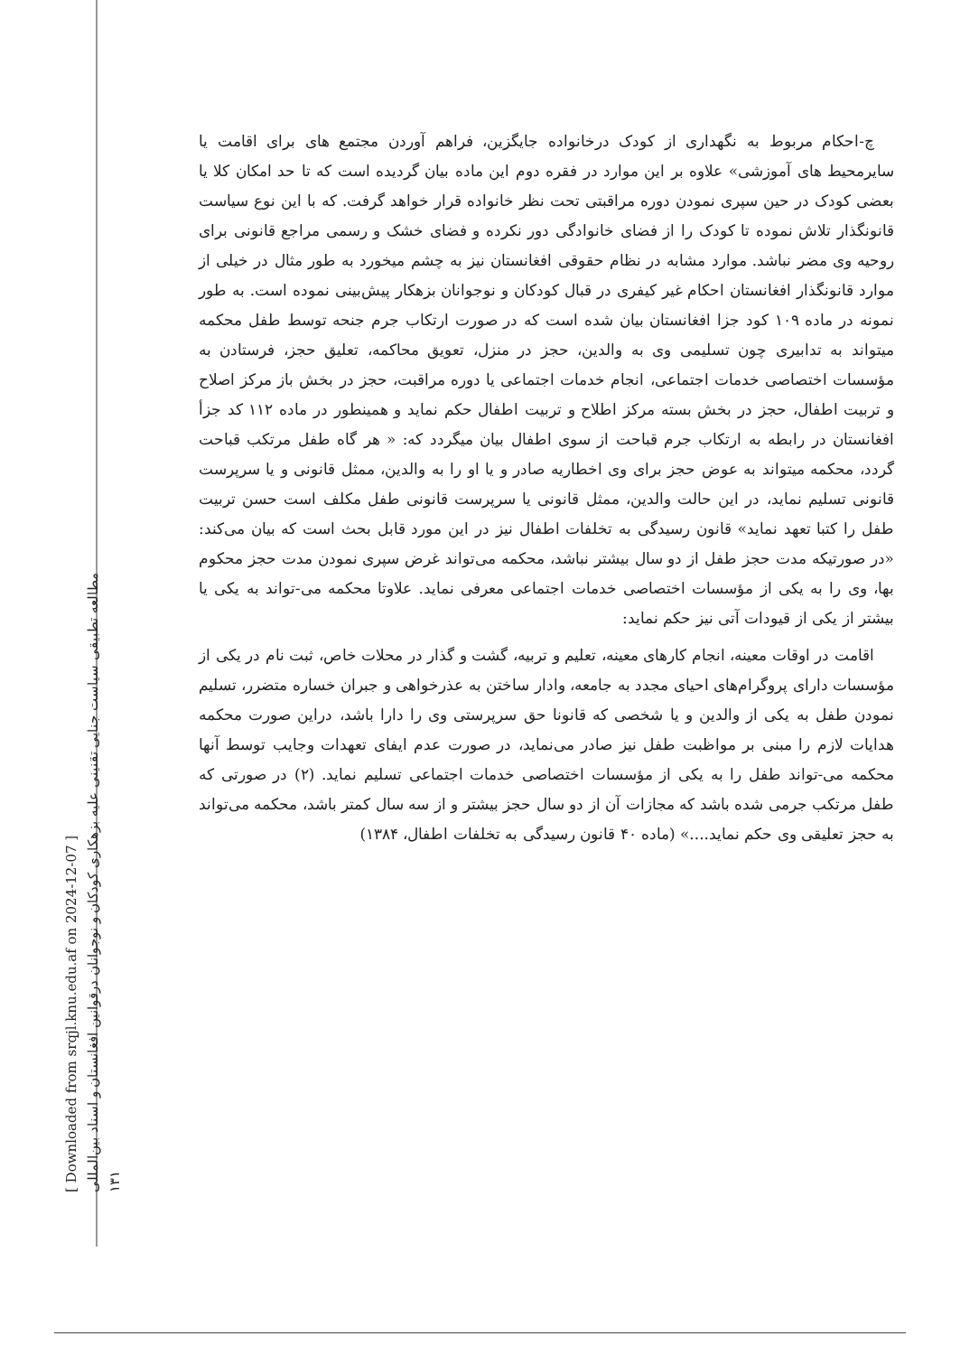[ Downloaded from srqjl.knu.edu.af on 2024-12-07 ]
مطالعه تطبیقی سیاست جنایی تقنینی علیه بزهکاری کودکان و نوجوانان درقوانین افغانستان و اسناد بین‌المللی
۱۳۱
چ-احکام مربوط به نگهداری از کودک درخانواده جایگزین، فراهم آوردن مجتمع های برای اقامت یا سایرمحیط های آموزشی» علاوه بر این موارد در فقره دوم این ماده بیان گردیده است که تا حد امکان کلا یا بعضی کودک در حین سپری نمودن دوره مراقبتی تحت نظر خانواده قرار خواهد گرفت. که با این نوع سیاست قانونگذار تلاش نموده تا کودک را از فضای خانوادگی دور نکرده و فضای خشک و رسمی مراجع قانونی برای روحیه وی مضر نباشد. موارد مشابه در نظام حقوقی افغانستان نیز به چشم میخورد به طور مثال در خیلی از موارد قانونگذار افغانستان احکام غیر کیفری در قبال کودکان و نوجوانان بزهکار پیش‌بینی نموده است. به طور نمونه در ماده ۱۰۹ کود جزا افغانستان بیان شده است که در صورت ارتکاب جرم جنحه توسط طفل محکمه میتواند به تدابیری چون تسلیمی وی به والدین، حجز در منزل، تعویق محاکمه، تعلیق حجز، فرستادن به مؤسسات اختصاصی خدمات اجتماعی، انجام خدمات اجتماعی یا دوره مراقبت، حجز در بخش باز مرکز اصلاح و تربیت اطفال، حجز در بخش بسته مرکز اطلاح و تربیت اطفال حکم نماید و همینطور در ماده ۱۱۲ کد جزأ افغانستان در رابطه به ارتکاب جرم قباحت از سوی اطفال بیان میگردد که: « هر گاه طفل مرتکب قباحت گردد، محکمه میتواند به عوض حجز برای وی اخطاریه صادر و یا او را به والدین، ممثل قانونی و یا سرپرست قانونی تسلیم نماید، در این حالت والدین، ممثل قانونی یا سرپرست قانونی طفل مکلف است حسن تربیت طفل را کتبا تعهد نماید» قانون رسیدگی به تخلفات اطفال نیز در این مورد قابل بحث است که بیان می‌کند: «در صورتیکه مدت حجز طفل از دو سال بیشتر نباشد، محکمه می‌تواند غرض سپری نمودن مدت حجز محکوم بها، وی را به یکی از مؤسسات اختصاصی خدمات اجتماعی معرفی نماید. علاوتا محکمه می-تواند به یکی یا بیشتر از یکی از قیودات آتی نیز حکم نماید:
اقامت در اوقات معینه، انجام کارهای معینه، تعلیم و تربیه، گشت و گذار در محلات خاص، ثبت نام در یکی از مؤسسات دارای پروگرام‌های احیای مجدد به جامعه، وادار ساختن به عذرخواهی و جبران خساره متضرر، تسلیم نمودن طفل به یکی از والدین و یا شخصی که قانونا حق سرپرستی وی را دارا باشد، دراین صورت محکمه هدایات لازم را مبنی بر مواظبت طفل نیز صادر می‌نماید، در صورت عدم ایفای تعهدات وجایب توسط آنها محکمه می-تواند طفل را به یکی از مؤسسات اختصاصی خدمات اجتماعی تسلیم نماید. (۲) در صورتی که طفل مرتکب جرمی شده باشد که مجازات آن از دو سال حجز بیشتر و از سه سال کمتر باشد، محکمه می‌تواند به حجز تعلیقی وی حکم نماید....» (ماده ۴۰ قانون رسیدگی به تخلفات اطفال، ۱۳۸۴)